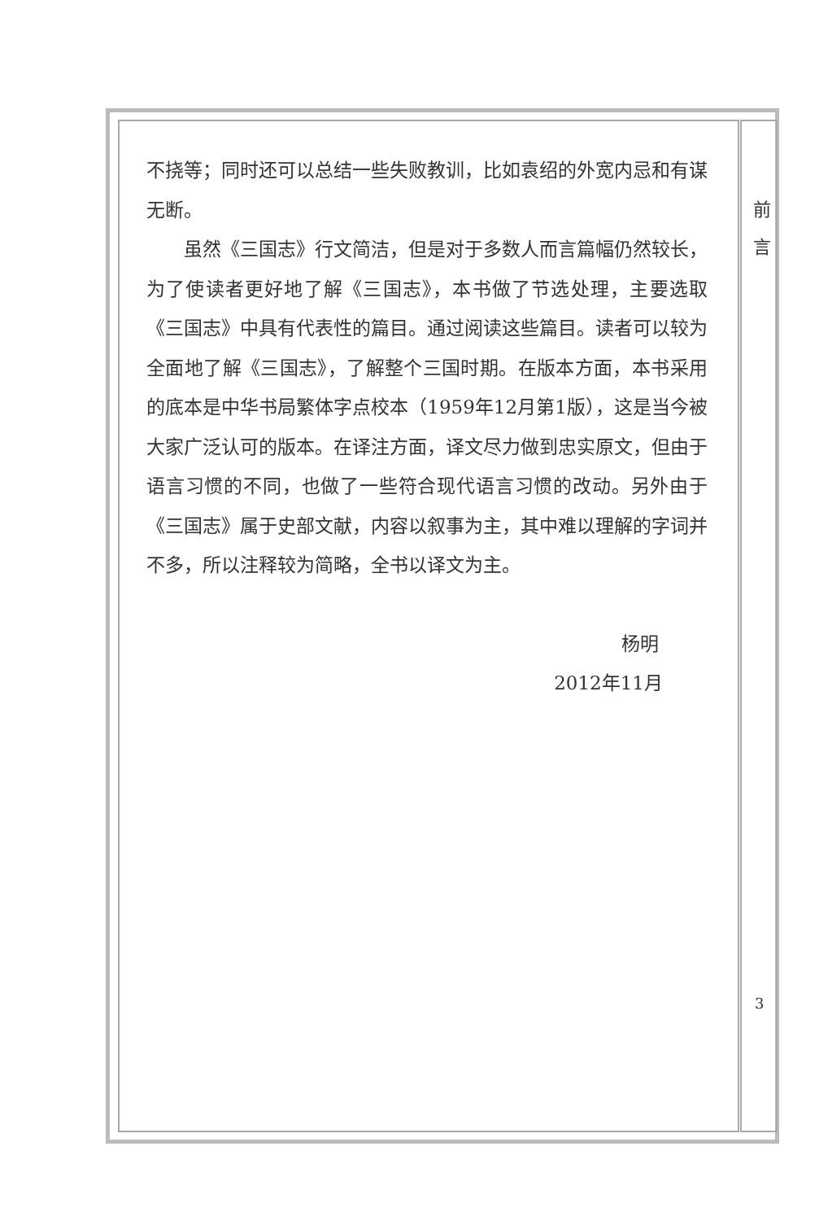不挠等；同时还可以总结一些失败教训，比如袁绍的外宽内忌和有谋无断。
虽然《三国志》行文简洁，但是对于多数人而言篇幅仍然较长，为了使读者更好地了解《三国志》，本书做了节选处理，主要选取《三国志》中具有代表性的篇目。通过阅读这些篇目。读者可以较为全面地了解《三国志》，了解整个三国时期。在版本方面，本书采用的底本是中华书局繁体字点校本（1959年12月第1版），这是当今被大家广泛认可的版本。在译注方面，译文尽力做到忠实原文，但由于语言习惯的不同，也做了一些符合现代语言习惯的改动。另外由于《三国志》属于史部文献，内容以叙事为主，其中难以理解的字词并不多，所以注释较为简略，全书以译文为主。
杨明
2012年11月
前
言
3